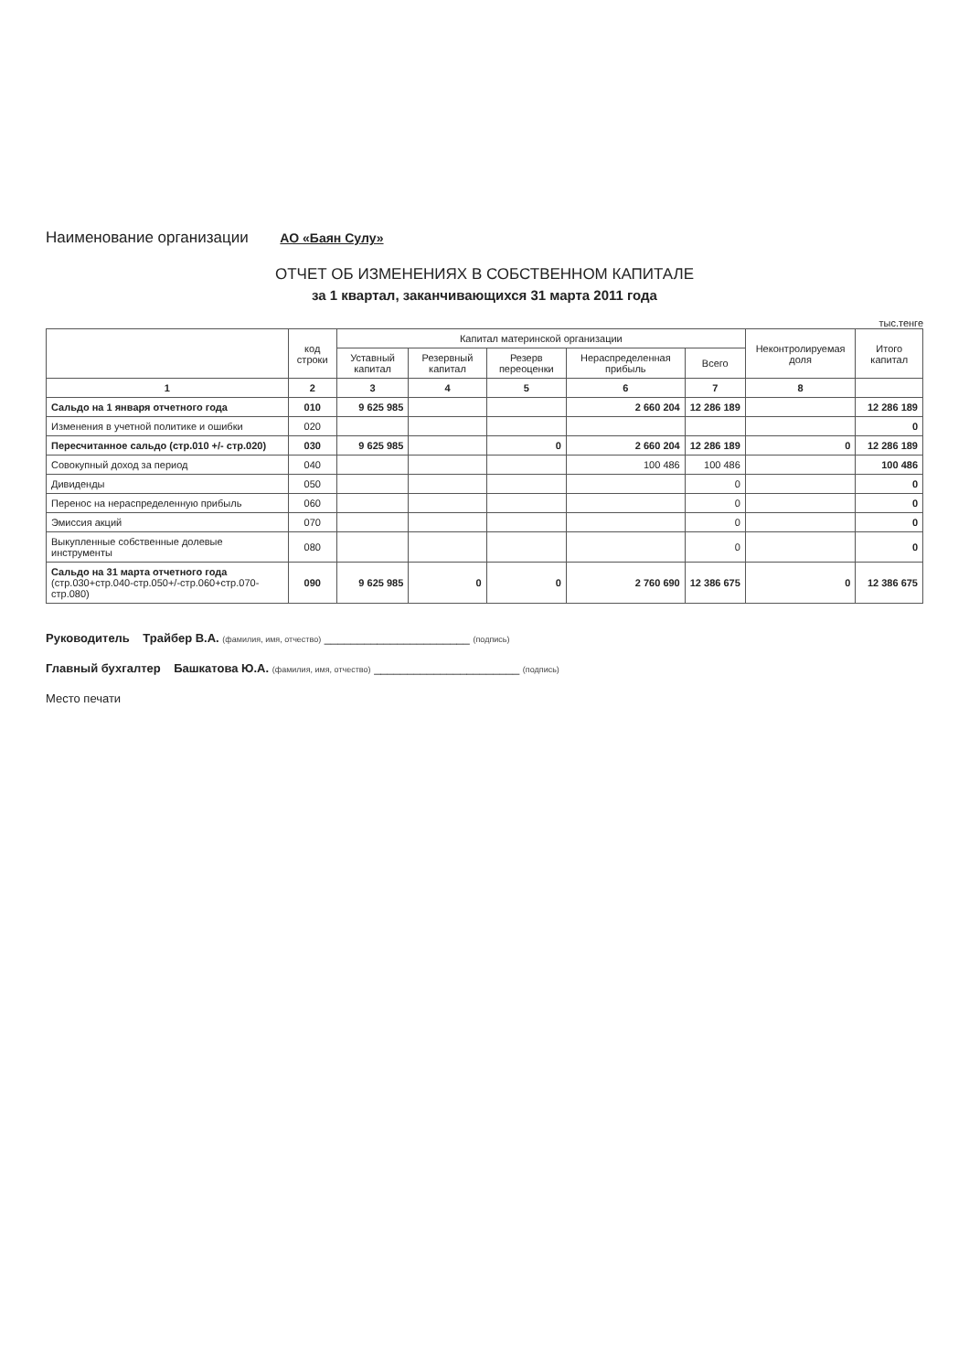Наименование организации АО «Баян Сулу»
ОТЧЕТ ОБ ИЗМЕНЕНИЯХ В СОБСТВЕННОМ КАПИТАЛЕ
за 1 квартал, заканчивающихся 31 марта 2011 года
тыс.тенге
| | код строки | Капитал материнской организации | | | | | Неконтролируемая доля | Итого капитал |
| --- | --- | --- | --- | --- | --- | --- | --- | --- |
| | | Уставный капитал | Резервный капитал | Резерв переоценки | Нераспределенная прибыль | Всего | | |
| 1 | 2 | 3 | 4 | 5 | 6 | 7 | 8 | |
| Сальдо на 1 января отчетного года | 010 | 9 625 985 | | | 2 660 204 | 12 286 189 | | 12 286 189 |
| Изменения в учетной политике и ошибки | 020 | | | | | | | 0 |
| Пересчитанное сальдо (стр.010 +/- стр.020) | 030 | 9 625 985 | | 0 | 2 660 204 | 12 286 189 | 0 | 12 286 189 |
| Совокупный доход за период | 040 | | | | 100 486 | 100 486 | | 100 486 |
| Дивиденды | 050 | | | | | 0 | | 0 |
| Перенос на нераспределенную прибыль | 060 | | | | | 0 | | 0 |
| Эмиссия акций | 070 | | | | | 0 | | 0 |
| Выкупленные собственные долевые инструменты | 080 | | | | | 0 | | 0 |
| Сальдо на 31 марта отчетного года (стр.030+стр.040-стр.050+/-стр.060+стр.070-стр.080) | 090 | 9 625 985 | 0 | 0 | 2 760 690 | 12 386 675 | 0 | 12 386 675 |
Руководитель Трайбер В.А. (фамилия, имя, отчество) ______________________ (подпись)
Главный бухгалтер Башкатова Ю.А. (фамилия, имя, отчество) ______________________ (подпись)
Место печати